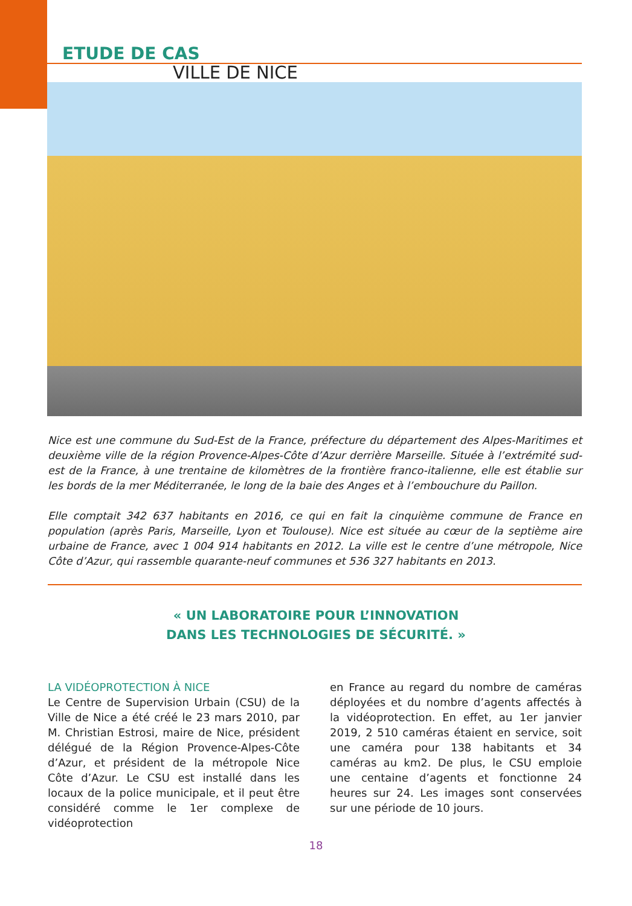ETUDE DE CAS
VILLE DE NICE
Nice est une commune du Sud-Est de la France, préfecture du département des Alpes-Maritimes et deuxième ville de la région Provence-Alpes-Côte d’Azur derrière Marseille. Située à l’extrémité sud-est de la France, à une trentaine de kilomètres de la frontière franco-italienne, elle est établie sur les bords de la mer Méditerranée, le long de la baie des Anges et à l’embouchure du Paillon.
Elle comptait 342 637 habitants en 2016, ce qui en fait la cinquième commune de France en population (après Paris, Marseille, Lyon et Toulouse). Nice est située au cœur de la septième aire urbaine de France, avec 1 004 914 habitants en 2012. La ville est le centre d’une métropole, Nice Côte d’Azur, qui rassemble quarante-neuf communes et 536 327 habitants en 2013.
« UN LABORATOIRE POUR L’INNOVATION
DANS LES TECHNOLOGIES DE SÉCURITÉ. »
LA VIDÉOPROTECTION À NICE
Le Centre de Supervision Urbain (CSU) de la Ville de Nice a été créé le 23 mars 2010, par M. Christian Estrosi, maire de Nice, président délégué de la Région Provence-Alpes-Côte d’Azur, et président de la métropole Nice Côte d’Azur. Le CSU est installé dans les locaux de la police municipale, et il peut être considéré comme le 1er complexe de vidéoprotection
en France au regard du nombre de caméras déployées et du nombre d’agents affectés à la vidéoprotection. En effet, au 1er janvier 2019, 2 510 caméras étaient en service, soit une caméra pour 138 habitants et 34 caméras au km2. De plus, le CSU emploie une centaine d’agents et fonctionne 24 heures sur 24. Les images sont conservées sur une période de 10 jours.
18